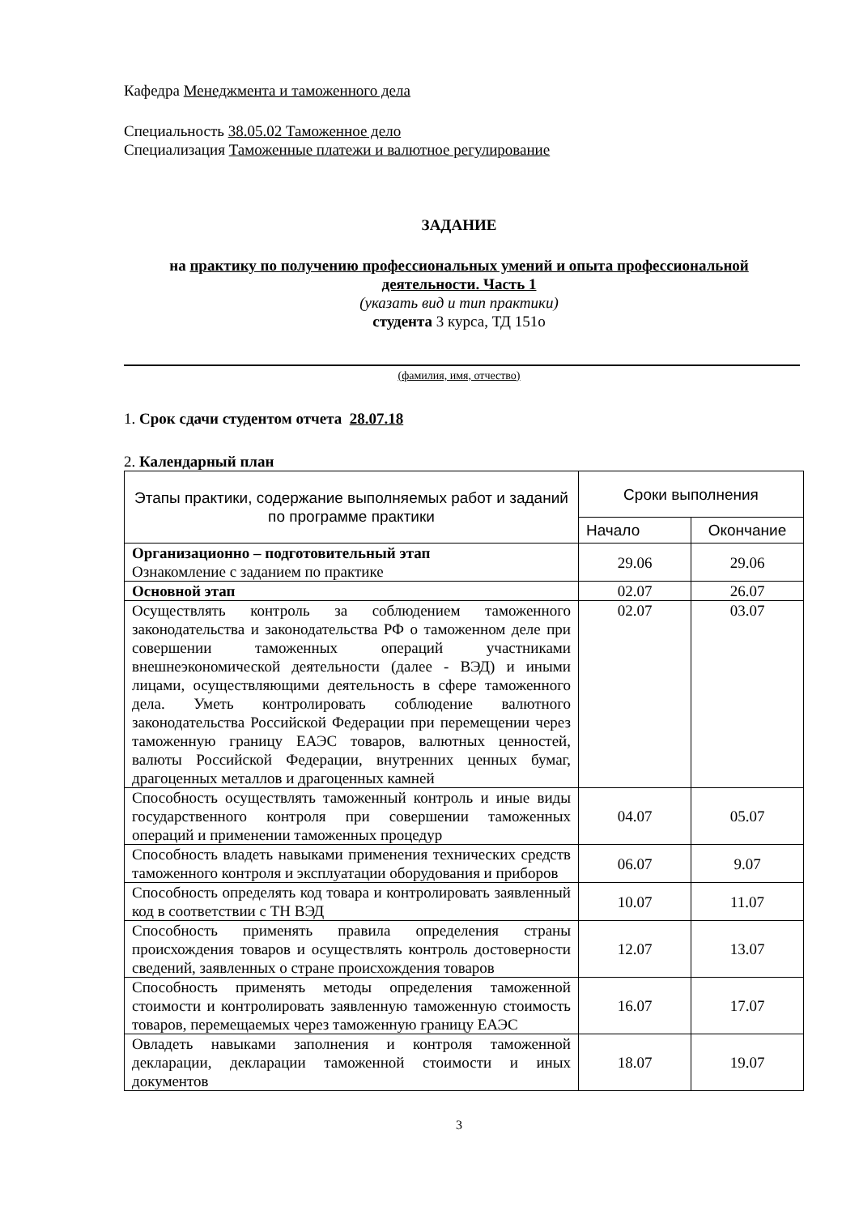Кафедра Менеджмента и таможенного дела
Специальность 38.05.02 Таможенное дело
Специализация Таможенные платежи и валютное регулирование
ЗАДАНИЕ
на практику по получению профессиональных умений и опыта профессиональной деятельности. Часть 1
(указать вид и тип практики)
студента 3 курса, ТД 151о
(фамилия, имя, отчество)
1. Срок сдачи студентом отчета 28.07.18
2. Календарный план
| Этапы практики, содержание выполняемых работ и заданий по программе практики | Сроки выполнения | |
| | Начало | Окончание |
| Организационно – подготовительный этап Ознакомление с заданием по практике | 29.06 | 29.06 |
| Основной этап | 02.07 | 26.07 |
| Осуществлять контроль за соблюдением таможенного законодательства и законодательства РФ о таможенном деле при совершении таможенных операций участниками внешнеэкономической деятельности (далее - ВЭД) и иными лицами, осуществляющими деятельность в сфере таможенного дела. Уметь контролировать соблюдение валютного законодательства Российской Федерации при перемещении через таможенную границу ЕАЭС товаров, валютных ценностей, валюты Российской Федерации, внутренних ценных бумаг, драгоценных металлов и драгоценных камней | 02.07 | 03.07 |
| Способность осуществлять таможенный контроль и иные виды государственного контроля при совершении таможенных операций и применении таможенных процедур | 04.07 | 05.07 |
| Способность владеть навыками применения технических средств таможенного контроля и эксплуатации оборудования и приборов | 06.07 | 9.07 |
| Способность определять код товара и контролировать заявленный код в соответствии с ТН ВЭД | 10.07 | 11.07 |
| Способность применять правила определения страны происхождения товаров и осуществлять контроль достоверности сведений, заявленных о стране происхождения товаров | 12.07 | 13.07 |
| Способность применять методы определения таможенной стоимости и контролировать заявленную таможенную стоимость товаров, перемещаемых через таможенную границу ЕАЭС | 16.07 | 17.07 |
| Овладеть навыками заполнения и контроля таможенной декларации, декларации таможенной стоимости и иных документов | 18.07 | 19.07 |
3